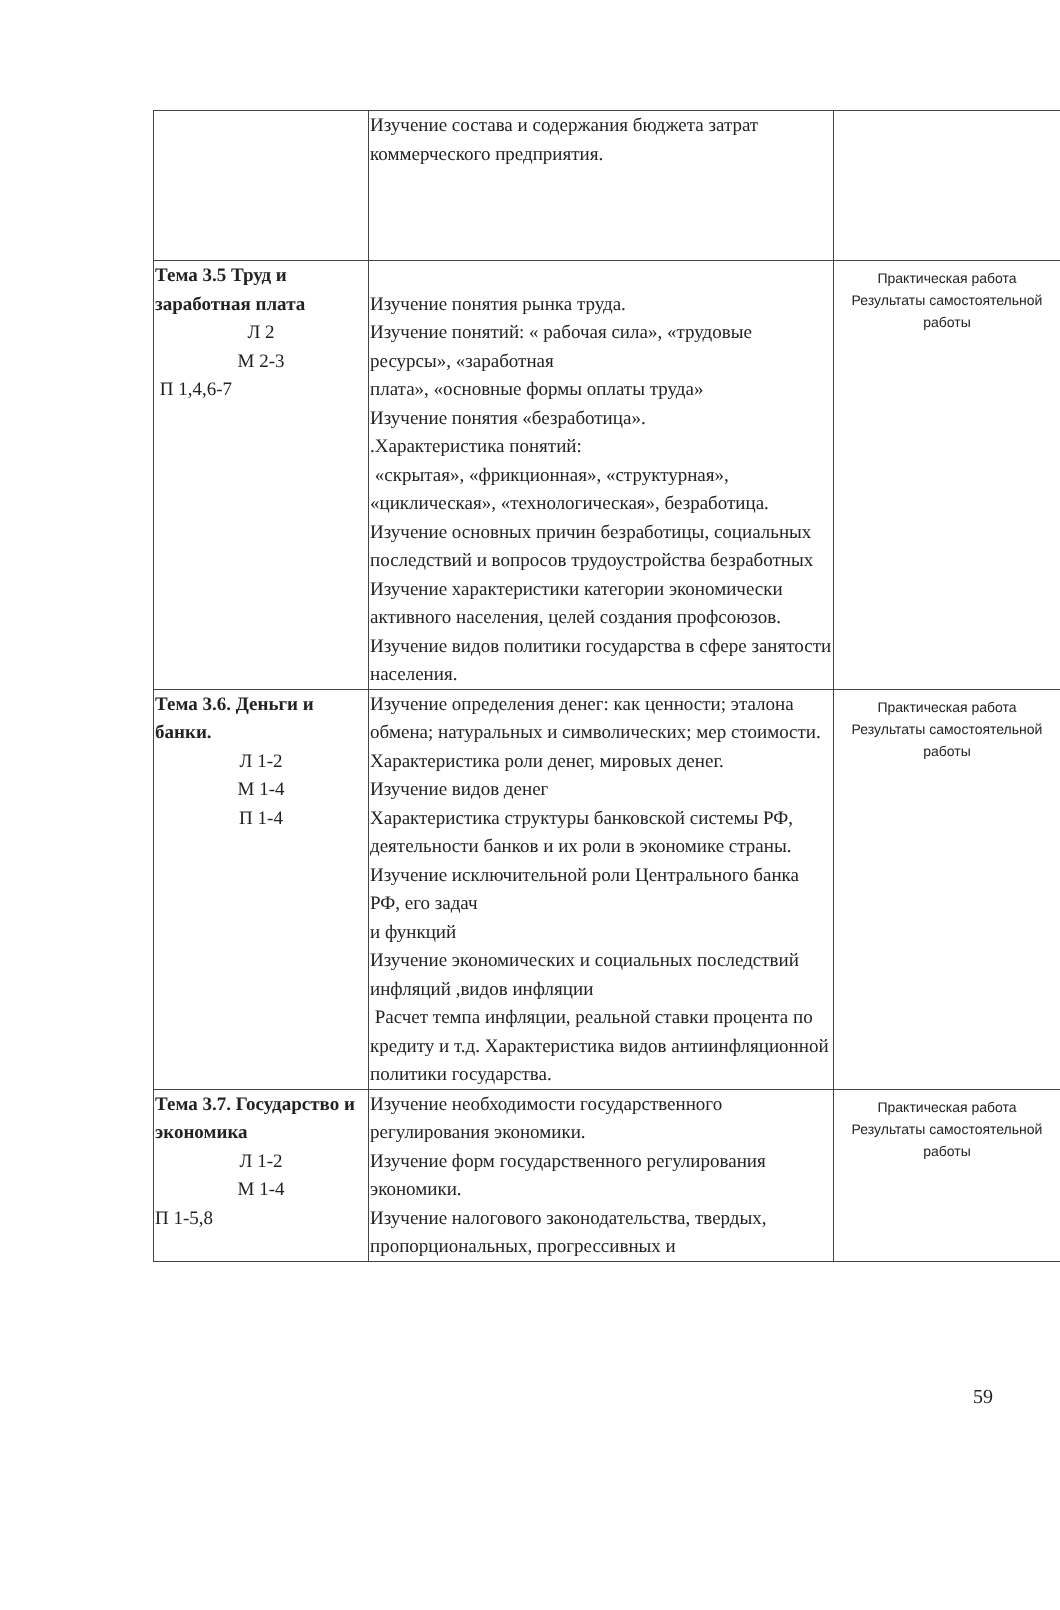| | Изучение состава и содержания бюджета затрат коммерческого предприятия. | |
| Тема 3.5 Труд и заработная плата Л 2 М 2-3 П 1,4,6-7 | Изучение понятия рынка труда. Изучение понятий: « рабочая сила», «трудовые ресурсы», «заработная плата», «основные формы оплаты труда» Изучение понятия «безработица». .Характеристика понятий: «скрытая», «фрикционная», «структурная», «циклическая», «технологическая», безработица. Изучение основных причин безработицы, социальных последствий и вопросов трудоустройства безработных Изучение характеристики категории экономически активного населения, целей создания профсоюзов. Изучение видов политики государства в сфере занятости населения. | Практическая работа Результаты самостоятельной работы |
| Тема 3.6. Деньги и банки. Л 1-2 М 1-4 П 1-4 | Изучение определения денег: как ценности; эталона обмена; натуральных и символических; мер стоимости. Характеристика роли денег, мировых денег. Изучение видов денег Характеристика структуры банковской системы РФ, деятельности банков и их роли в экономике страны. Изучение исключительной роли Центрального банка РФ, его задач и функций Изучение экономических и социальных последствий инфляций ,видов инфляции Расчет темпа инфляции, реальной ставки процента по кредиту и т.д. Характеристика видов антиинфляционной политики государства. | Практическая работа Результаты самостоятельной работы |
| Тема 3.7. Государство и экономика Л 1-2 М 1-4 П 1-5,8 | Изучение необходимости государственного регулирования экономики. Изучение форм государственного регулирования экономики. Изучение налогового законодательства, твердых, пропорциональных, прогрессивных и | Практическая работа Результаты самостоятельной работы |
59